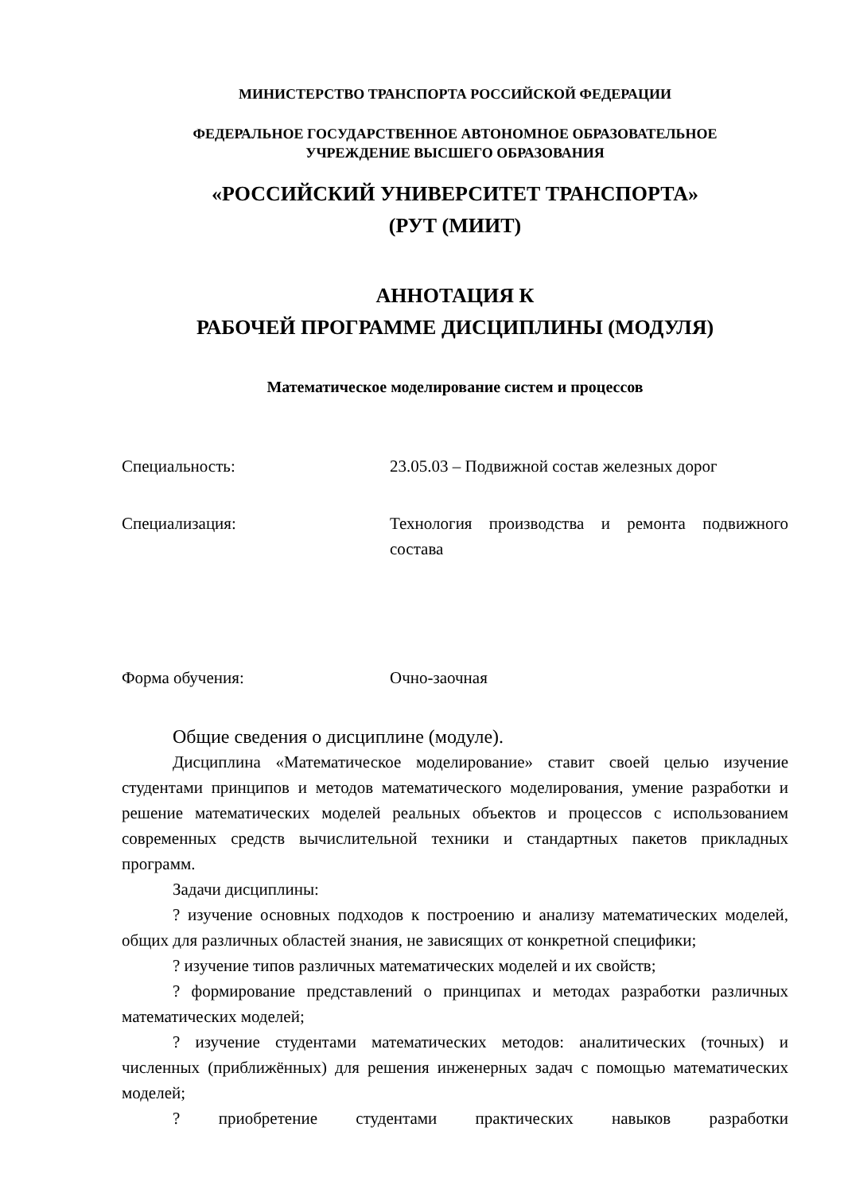МИНИСТЕРСТВО ТРАНСПОРТА РОССИЙСКОЙ ФЕДЕРАЦИИ
ФЕДЕРАЛЬНОЕ ГОСУДАРСТВЕННОЕ АВТОНОМНОЕ ОБРАЗОВАТЕЛЬНОЕ
УЧРЕЖДЕНИЕ ВЫСШЕГО ОБРАЗОВАНИЯ
«РОССИЙСКИЙ УНИВЕРСИТЕТ ТРАНСПОРТА»
(РУТ (МИИТ)
АННОТАЦИЯ К
РАБОЧЕЙ ПРОГРАММЕ ДИСЦИПЛИНЫ (МОДУЛЯ)
Математическое моделирование систем и процессов
Специальность: 23.05.03 – Подвижной состав железных дорог
Специализация: Технология производства и ремонта подвижного состава
Форма обучения: Очно-заочная
Общие сведения о дисциплине (модуле).
Дисциплина «Математическое моделирование» ставит своей целью изучение студентами принципов и методов математического моделирования, умение разработки и решение математических моделей реальных объектов и процессов с использованием современных средств вычислительной техники и стандартных пакетов прикладных программ.
Задачи дисциплины:
? изучение основных подходов к построению и анализу математических моделей, общих для различных областей знания, не зависящих от конкретной специфики;
? изучение типов различных математических моделей и их свойств;
? формирование представлений о принципах и методах разработки различных математических моделей;
? изучение студентами математических методов: аналитических (точных) и численных (приближённых) для решения инженерных задач с помощью математических моделей;
? приобретение студентами практических навыков разработки